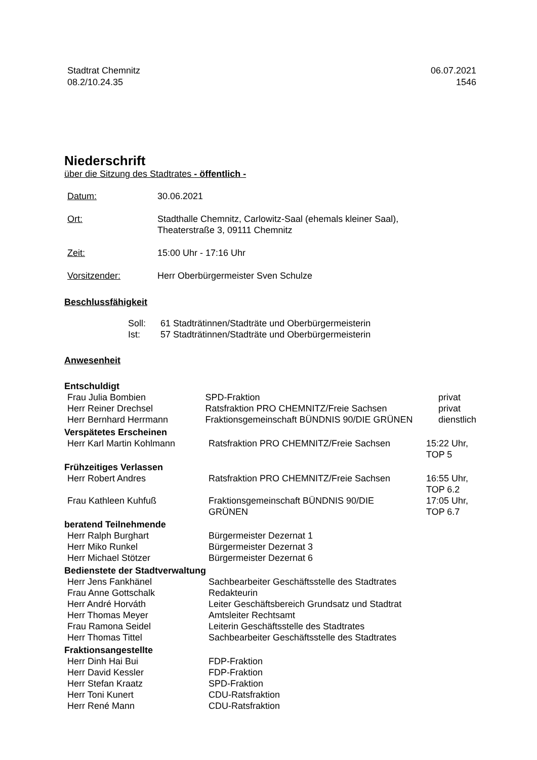Stadtrat Chemnitz
08.2/10.24.35
06.07.2021
1546
Niederschrift
über die Sitzung des Stadtrates - öffentlich -
| Datum: | 30.06.2021 |
| Ort: | Stadthalle Chemnitz, Carlowitz-Saal (ehemals kleiner Saal), Theaterstraße 3, 09111 Chemnitz |
| Zeit: | 15:00 Uhr - 17:16 Uhr |
| Vorsitzender: | Herr Oberbürgermeister Sven Schulze |
Beschlussfähigkeit
| Soll: | 61 Stadträtinnen/Stadträte und Oberbürgermeisterin |
| Ist: | 57 Stadträtinnen/Stadträte und Oberbürgermeisterin |
Anwesenheit
Entschuldigt
| Frau Julia Bombien | SPD-Fraktion | privat |
| Herr Reiner Drechsel | Ratsfraktion PRO CHEMNITZ/Freie Sachsen | privat |
| Herr Bernhard Herrmann | Fraktionsgemeinschaft BÜNDNIS 90/DIE GRÜNEN | dienstlich |
Verspätetes Erscheinen
| Herr Karl Martin Kohlmann | Ratsfraktion PRO CHEMNITZ/Freie Sachsen | 15:22 Uhr, TOP 5 |
Frühzeitiges Verlassen
| Herr Robert Andres | Ratsfraktion PRO CHEMNITZ/Freie Sachsen | 16:55 Uhr, TOP 6.2 |
| Frau Kathleen Kuhfuß | Fraktionsgemeinschaft BÜNDNIS 90/DIE GRÜNEN | 17:05 Uhr, TOP 6.7 |
beratend Teilnehmende
| Herr Ralph Burghart | Bürgermeister Dezernat 1 |
| Herr Miko Runkel | Bürgermeister Dezernat 3 |
| Herr Michael Stötzer | Bürgermeister Dezernat 6 |
Bedienstete der Stadtverwaltung
| Herr Jens Fankhänel | Sachbearbeiter Geschäftsstelle des Stadtrates |
| Frau Anne Gottschalk | Redakteurin |
| Herr André Horváth | Leiter Geschäftsbereich Grundsatz und Stadtrat |
| Herr Thomas Meyer | Amtsleiter Rechtsamt |
| Frau Ramona Seidel | Leiterin Geschäftsstelle des Stadtrates |
| Herr Thomas Tittel | Sachbearbeiter Geschäftsstelle des Stadtrates |
Fraktionsangestellte
| Herr Dinh Hai Bui | FDP-Fraktion |
| Herr David Kessler | FDP-Fraktion |
| Herr Stefan Kraatz | SPD-Fraktion |
| Herr Toni Kunert | CDU-Ratsfraktion |
| Herr René Mann | CDU-Ratsfraktion |